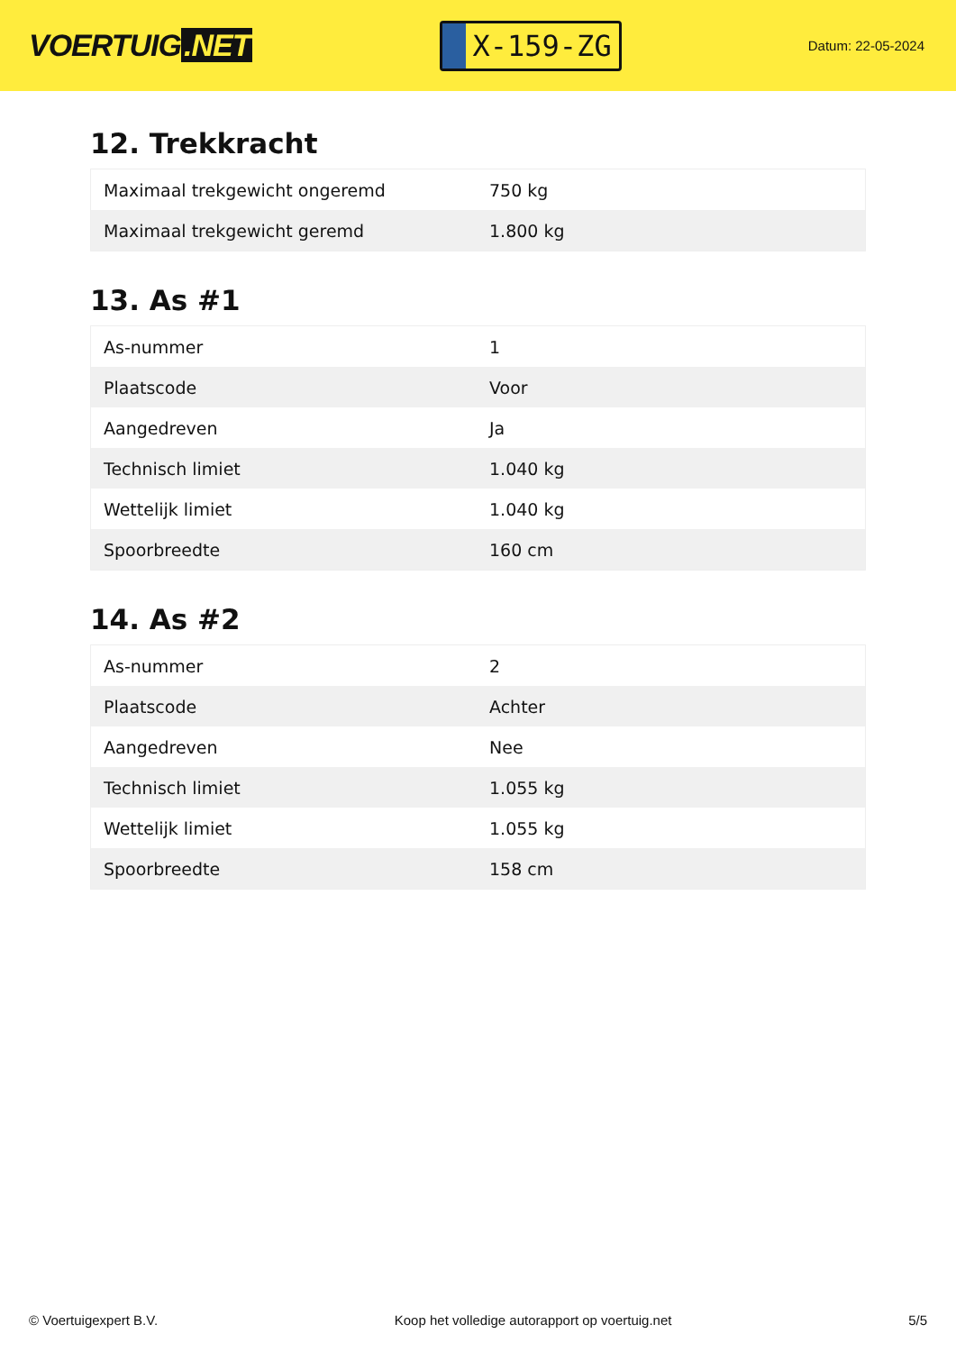VOERTUIG.NET
X-159-ZG
Datum: 22-05-2024
12. Trekkracht
| Maximaal trekgewicht ongeremd | 750 kg |
| Maximaal trekgewicht geremd | 1.800 kg |
13. As #1
| As-nummer | 1 |
| Plaatscode | Voor |
| Aangedreven | Ja |
| Technisch limiet | 1.040 kg |
| Wettelijk limiet | 1.040 kg |
| Spoorbreedte | 160 cm |
14. As #2
| As-nummer | 2 |
| Plaatscode | Achter |
| Aangedreven | Nee |
| Technisch limiet | 1.055 kg |
| Wettelijk limiet | 1.055 kg |
| Spoorbreedte | 158 cm |
© Voertuigexpert B.V. Koop het volledige autorapport op voertuig.net 5/5